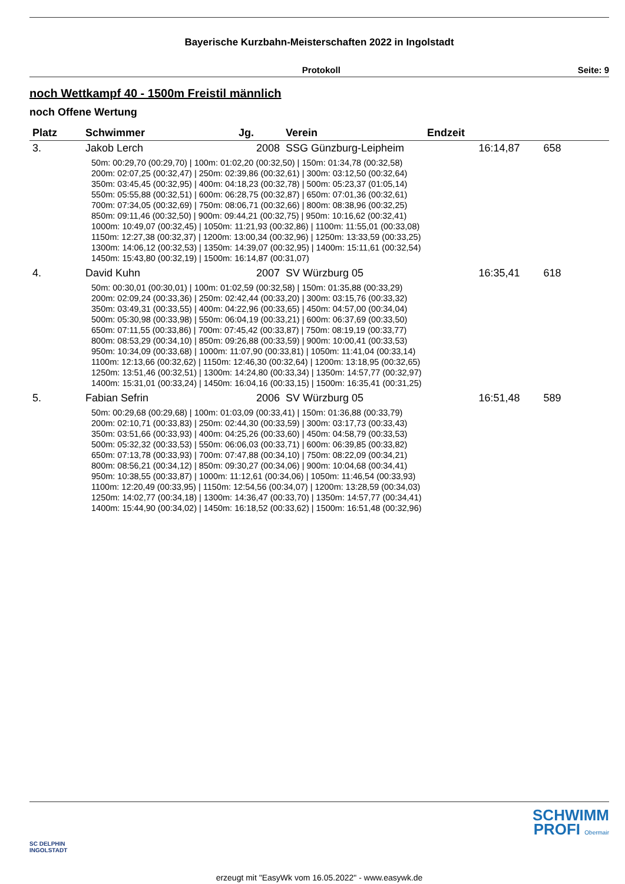Bayerische Kurzbahn-Meisterschaften 2022 in Ingolstadt
Protokoll Seite: 9
noch Wettkampf 40 - 1500m Freistil männlich
noch Offene Wertung
| Platz | Schwimmer | Jg. | Verein | Endzeit | |
| --- | --- | --- | --- | --- | --- |
| 3. | Jakob Lerch | 2008 | SSG Günzburg-Leipheim | 16:14,87 | 658 |
| 50m: 00:29,70 (00:29,70) / 100m: 01:02,20 (00:32,50) / 150m: 01:34,78 (00:32,58) 200m: 02:07,25 (00:32,47) / 250m: 02:39,86 (00:32,61) / 300m: 03:12,50 (00:32,64) 350m: 03:45,45 (00:32,95) / 400m: 04:18,23 (00:32,78) / 500m: 05:23,37 (01:05,14) 550m: 05:55,88 (00:32,51) / 600m: 06:28,75 (00:32,87) / 650m: 07:01,36 (00:32,61) 700m: 07:34,05 (00:32,69) / 750m: 08:06,71 (00:32,66) / 800m: 08:38,96 (00:32,25) 850m: 09:11,46 (00:32,50) / 900m: 09:44,21 (00:32,75) / 950m: 10:16,62 (00:32,41) 1000m: 10:49,07 (00:32,45) / 1050m: 11:21,93 (00:32,86) / 1100m: 11:55,01 (00:33,08) 1150m: 12:27,38 (00:32,37) / 1200m: 13:00,34 (00:32,96) / 1250m: 13:33,59 (00:33,25) 1300m: 14:06,12 (00:32,53) / 1350m: 14:39,07 (00:32,95) / 1400m: 15:11,61 (00:32,54) 1450m: 15:43,80 (00:32,19) / 1500m: 16:14,87 (00:31,07) | | | | | |
| 4. | David Kuhn | 2007 | SV Würzburg 05 | 16:35,41 | 618 |
| 50m: 00:30,01 (00:30,01) / 100m: 01:02,59 (00:32,58) / 150m: 01:35,88 (00:33,29) 200m: 02:09,24 (00:33,36) / 250m: 02:42,44 (00:33,20) / 300m: 03:15,76 (00:33,32) 350m: 03:49,31 (00:33,55) / 400m: 04:22,96 (00:33,65) / 450m: 04:57,00 (00:34,04) 500m: 05:30,98 (00:33,98) / 550m: 06:04,19 (00:33,21) / 600m: 06:37,69 (00:33,50) 650m: 07:11,55 (00:33,86) / 700m: 07:45,42 (00:33,87) / 750m: 08:19,19 (00:33,77) 800m: 08:53,29 (00:34,10) / 850m: 09:26,88 (00:33,59) / 900m: 10:00,41 (00:33,53) 950m: 10:34,09 (00:33,68) / 1000m: 11:07,90 (00:33,81) / 1050m: 11:41,04 (00:33,14) 1100m: 12:13,66 (00:32,62) / 1150m: 12:46,30 (00:32,64) / 1200m: 13:18,95 (00:32,65) 1250m: 13:51,46 (00:32,51) / 1300m: 14:24,80 (00:33,34) / 1350m: 14:57,77 (00:32,97) 1400m: 15:31,01 (00:33,24) / 1450m: 16:04,16 (00:33,15) / 1500m: 16:35,41 (00:31,25) | | | | | |
| 5. | Fabian Sefrin | 2006 | SV Würzburg 05 | 16:51,48 | 589 |
| 50m: 00:29,68 (00:29,68) / 100m: 01:03,09 (00:33,41) / 150m: 01:36,88 (00:33,79) 200m: 02:10,71 (00:33,83) / 250m: 02:44,30 (00:33,59) / 300m: 03:17,73 (00:33,43) 350m: 03:51,66 (00:33,93) / 400m: 04:25,26 (00:33,60) / 450m: 04:58,79 (00:33,53) 500m: 05:32,32 (00:33,53) / 550m: 06:06,03 (00:33,71) / 600m: 06:39,85 (00:33,82) 650m: 07:13,78 (00:33,93) / 700m: 07:47,88 (00:34,10) / 750m: 08:22,09 (00:34,21) 800m: 08:56,21 (00:34,12) / 850m: 09:30,27 (00:34,06) / 900m: 10:04,68 (00:34,41) 950m: 10:38,55 (00:33,87) / 1000m: 11:12,61 (00:34,06) / 1050m: 11:46,54 (00:33,93) 1100m: 12:20,49 (00:33,95) / 1150m: 12:54,56 (00:34,07) / 1200m: 13:28,59 (00:34,03) 1250m: 14:02,77 (00:34,18) / 1300m: 14:36,47 (00:33,70) / 1350m: 14:57,77 (00:34,41) 1400m: 15:44,90 (00:34,02) / 1450m: 16:18,52 (00:33,62) / 1500m: 16:51,48 (00:32,96) | | | | | |
SC DELPHIN
INGOLSTADT
SCHWIMM
PROFI Obermair
erzeugt mit "EasyWk vom 16.05.2022" - www.easywk.de